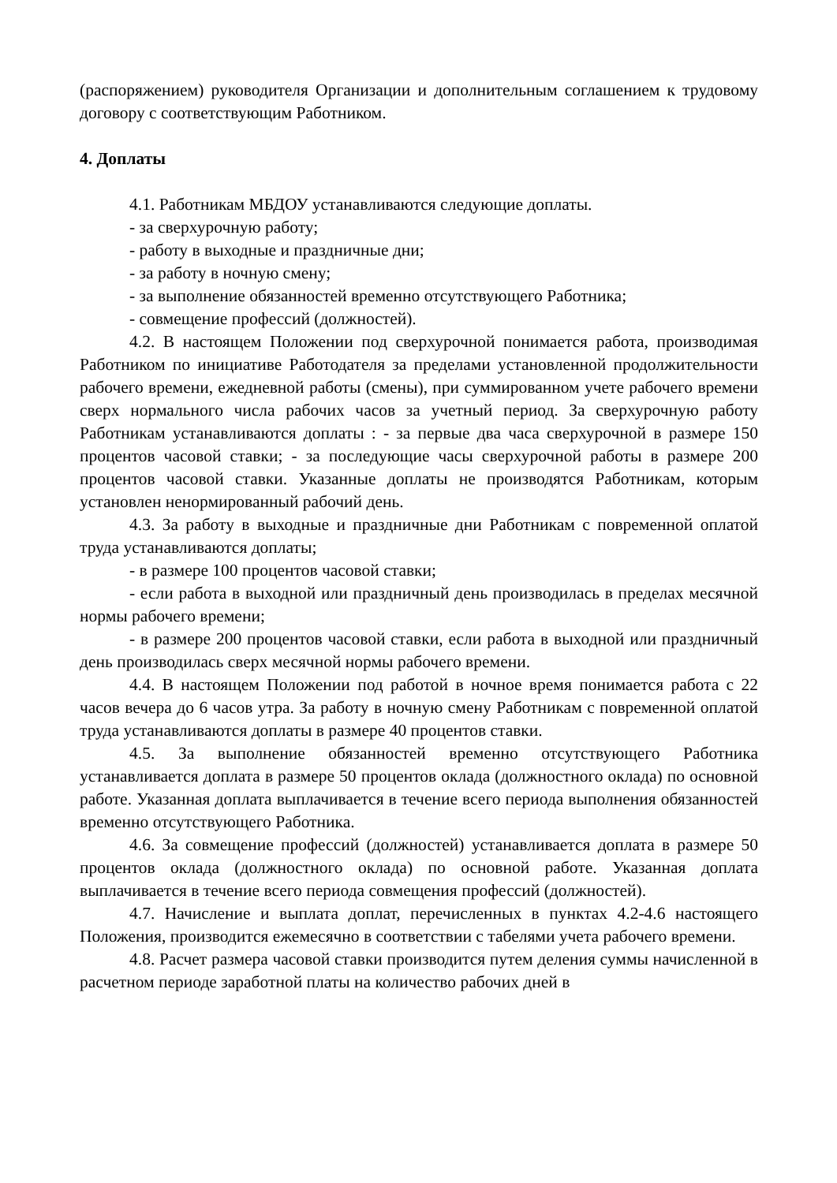(распоряжением) руководителя Организации и дополнительным соглашением к трудовому договору с соответствующим Работником.
4. Доплаты
4.1. Работникам МБДОУ устанавливаются следующие доплаты.
- за сверхурочную работу;
- работу в выходные и праздничные дни;
- за работу в ночную смену;
- за выполнение обязанностей временно отсутствующего Работника;
- совмещение профессий (должностей).
4.2. В настоящем Положении под сверхурочной понимается работа, производимая Работником по инициативе Работодателя за пределами установленной продолжительности рабочего времени, ежедневной работы (смены), при суммированном учете рабочего времени сверх нормального числа рабочих часов за учетный период. За сверхурочную работу Работникам устанавливаются доплаты : - за первые два часа сверхурочной в размере 150 процентов часовой ставки; - за последующие часы сверхурочной работы в размере 200 процентов часовой ставки. Указанные доплаты не производятся Работникам, которым установлен ненормированный рабочий день.
4.3. За работу в выходные и праздничные дни Работникам с повременной оплатой труда устанавливаются доплаты;
- в размере 100 процентов часовой ставки;
- если работа в выходной или праздничный день производилась в пределах месячной нормы рабочего времени;
- в размере 200 процентов часовой ставки, если работа в выходной или праздничный день производилась сверх месячной нормы рабочего времени.
4.4. В настоящем Положении под работой в ночное время понимается работа с 22 часов вечера до 6 часов утра. За работу в ночную смену Работникам с повременной оплатой труда устанавливаются доплаты в размере 40 процентов ставки.
4.5. За выполнение обязанностей временно отсутствующего Работника устанавливается доплата в размере 50 процентов оклада (должностного оклада) по основной работе. Указанная доплата выплачивается в течение всего периода выполнения обязанностей временно отсутствующего Работника.
4.6. За совмещение профессий (должностей) устанавливается доплата в размере 50 процентов оклада (должностного оклада) по основной работе. Указанная доплата выплачивается в течение всего периода совмещения профессий (должностей).
4.7. Начисление и выплата доплат, перечисленных в пунктах 4.2-4.6 настоящего Положения, производится ежемесячно в соответствии с табелями учета рабочего времени.
4.8. Расчет размера часовой ставки производится путем деления суммы начисленной в расчетном периоде заработной платы на количество рабочих дней в